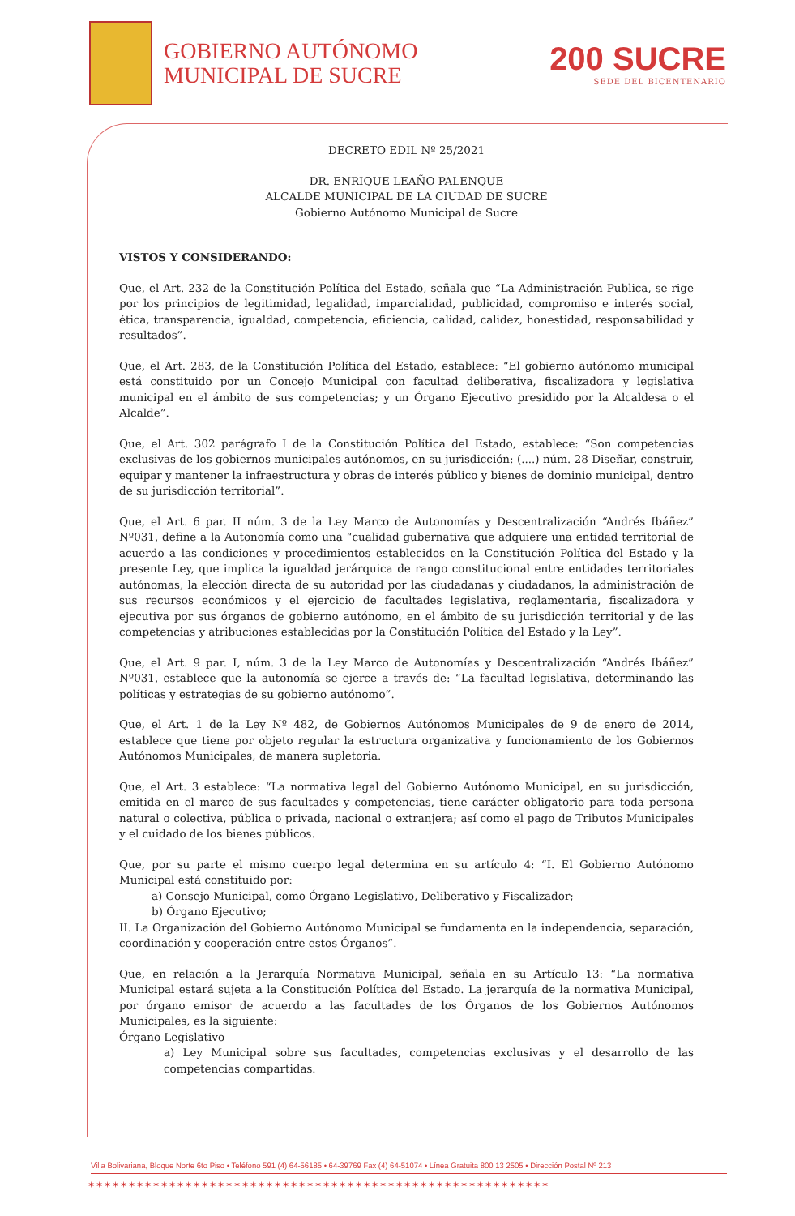GOBIERNO AUTÓNOMO
MUNICIPAL DE SUCRE
200 SUCRE
SEDE DEL BICENTENARIO
DECRETO EDIL Nº 25/2021
DR. ENRIQUE LEAÑO PALENQUE
ALCALDE MUNICIPAL DE LA CIUDAD DE SUCRE
Gobierno Autónomo Municipal de Sucre
VISTOS Y CONSIDERANDO:
Que, el Art. 232 de la Constitución Política del Estado, señala que “La Administración Publica, se rige por los principios de legitimidad, legalidad, imparcialidad, publicidad, compromiso e interés social, ética, transparencia, igualdad, competencia, eficiencia, calidad, calidez, honestidad, responsabilidad y resultados”.
Que, el Art. 283, de la Constitución Política del Estado, establece: “El gobierno autónomo municipal está constituido por un Concejo Municipal con facultad deliberativa, fiscalizadora y legislativa municipal en el ámbito de sus competencias; y un Órgano Ejecutivo presidido por la Alcaldesa o el Alcalde”.
Que, el Art. 302 parágrafo I de la Constitución Política del Estado, establece: “Son competencias exclusivas de los gobiernos municipales autónomos, en su jurisdicción: (....) núm. 28 Diseñar, construir, equipar y mantener la infraestructura y obras de interés público y bienes de dominio municipal, dentro de su jurisdicción territorial”.
Que, el Art. 6 par. II núm. 3 de la Ley Marco de Autonomías y Descentralización “Andrés Ibáñez” Nº031, define a la Autonomía como una “cualidad gubernativa que adquiere una entidad territorial de acuerdo a las condiciones y procedimientos establecidos en la Constitución Política del Estado y la presente Ley, que implica la igualdad jerárquica de rango constitucional entre entidades territoriales autónomas, la elección directa de su autoridad por las ciudadanas y ciudadanos, la administración de sus recursos económicos y el ejercicio de facultades legislativa, reglamentaria, fiscalizadora y ejecutiva por sus órganos de gobierno autónomo, en el ámbito de su jurisdicción territorial y de las competencias y atribuciones establecidas por la Constitución Política del Estado y la Ley”.
Que, el Art. 9 par. I, núm. 3 de la Ley Marco de Autonomías y Descentralización “Andrés Ibáñez” Nº031, establece que la autonomía se ejerce a través de: “La facultad legislativa, determinando las políticas y estrategias de su gobierno autónomo”.
Que, el Art. 1 de la Ley Nº 482, de Gobiernos Autónomos Municipales de 9 de enero de 2014, establece que tiene por objeto regular la estructura organizativa y funcionamiento de los Gobiernos Autónomos Municipales, de manera supletoria.
Que, el Art. 3 establece: “La normativa legal del Gobierno Autónomo Municipal, en su jurisdicción, emitida en el marco de sus facultades y competencias, tiene carácter obligatorio para toda persona natural o colectiva, pública o privada, nacional o extranjera; así como el pago de Tributos Municipales y el cuidado de los bienes públicos.
Que, por su parte el mismo cuerpo legal determina en su artículo 4: “I. El Gobierno Autónomo Municipal está constituido por:
a) Consejo Municipal, como Órgano Legislativo, Deliberativo y Fiscalizador;
b) Órgano Ejecutivo;
II. La Organización del Gobierno Autónomo Municipal se fundamenta en la independencia, separación, coordinación y cooperación entre estos Órganos”.
Que, en relación a la Jerarquía Normativa Municipal, señala en su Artículo 13: “La normativa Municipal estará sujeta a la Constitución Política del Estado. La jerarquía de la normativa Municipal, por órgano emisor de acuerdo a las facultades de los Órganos de los Gobiernos Autónomos Municipales, es la siguiente:
Órgano Legislativo
a) Ley Municipal sobre sus facultades, competencias exclusivas y el desarrollo de las competencias compartidas.
Villa Bolivariana, Bloque Norte 6to Piso • Teléfono 591 (4) 64-56185 • 64-39769 Fax (4) 64-51074 • Línea Gratuita 800 13 2505 • Dirección Postal Nº 213
✶✶✶✶✶✶✶✶✶✶✶✶✶✶✶✶✶✶✶✶✶✶✶✶✶✶✶✶✶✶✶✶✶✶✶✶✶✶✶✶✶✶✶✶✶✶✶✶✶✶✶✶✶✶✶✶✶